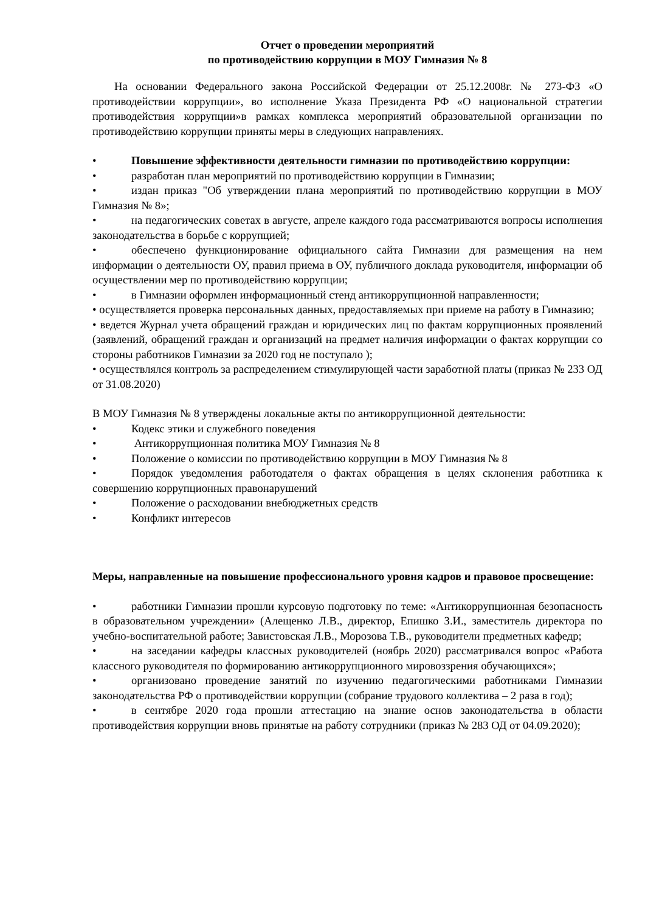Отчет о проведении мероприятий
по противодействию коррупции в МОУ Гимназия № 8
На основании Федерального закона Российской Федерации от 25.12.2008г. № 273-ФЗ «О противодействии коррупции», во исполнение Указа Президента РФ «О национальной стратегии противодействия коррупции»в рамках комплекса мероприятий образовательной организации по противодействию коррупции приняты меры в следующих направлениях.
• Повышение эффективности деятельности гимназии по противодействию коррупции:
• разработан план мероприятий по противодействию коррупции в Гимназии;
• издан приказ "Об утверждении плана мероприятий по противодействию коррупции в МОУ Гимназия № 8»;
• на педагогических советах в августе, апреле каждого года рассматриваются вопросы исполнения законодательства в борьбе с коррупцией;
• обеспечено функционирование официального сайта Гимназии для размещения на нем информации о деятельности ОУ, правил приема в ОУ, публичного доклада руководителя, информации об осуществлении мер по противодействию коррупции;
• в Гимназии оформлен информационный стенд антикоррупционной направленности;
• осуществляется проверка персональных данных, предоставляемых при приеме на работу в Гимназию;
• ведется Журнал учета обращений граждан и юридических лиц по фактам коррупционных проявлений (заявлений, обращений граждан и организаций на предмет наличия информации о фактах коррупции со стороны работников Гимназии за 2020 год не поступало );
• осуществлялся контроль за распределением стимулирующей части заработной платы (приказ № 233 ОД от 31.08.2020)
В МОУ Гимназия № 8 утверждены локальные акты по антикоррупционной деятельности:
• Кодекс этики и служебного поведения
• Антикоррупционная политика МОУ Гимназия № 8
• Положение о комиссии по противодействию коррупции в МОУ Гимназия № 8
• Порядок уведомления работодателя о фактах обращения в целях склонения работника к совершению коррупционных правонарушений
• Положение о расходовании внебюджетных средств
• Конфликт интересов
Меры, направленные на повышение профессионального уровня кадров и правовое просвещение:
• работники Гимназии прошли курсовую подготовку по теме: «Антикоррупционная безопасность в образовательном учреждении» (Алещенко Л.В., директор, Епишко З.И., заместитель директора по учебно-воспитательной работе; Завистовская Л.В., Морозова Т.В., руководители предметных кафедр;
• на заседании кафедры классных руководителей (ноябрь 2020) рассматривался вопрос «Работа классного руководителя по формированию антикоррупционного мировоззрения обучающихся»;
• организовано проведение занятий по изучению педагогическими работниками Гимназии законодательства РФ о противодействии коррупции (собрание трудового коллектива – 2 раза в год);
• в сентябре 2020 года прошли аттестацию на знание основ законодательства в области противодействия коррупции вновь принятые на работу сотрудники (приказ № 283 ОД от 04.09.2020);